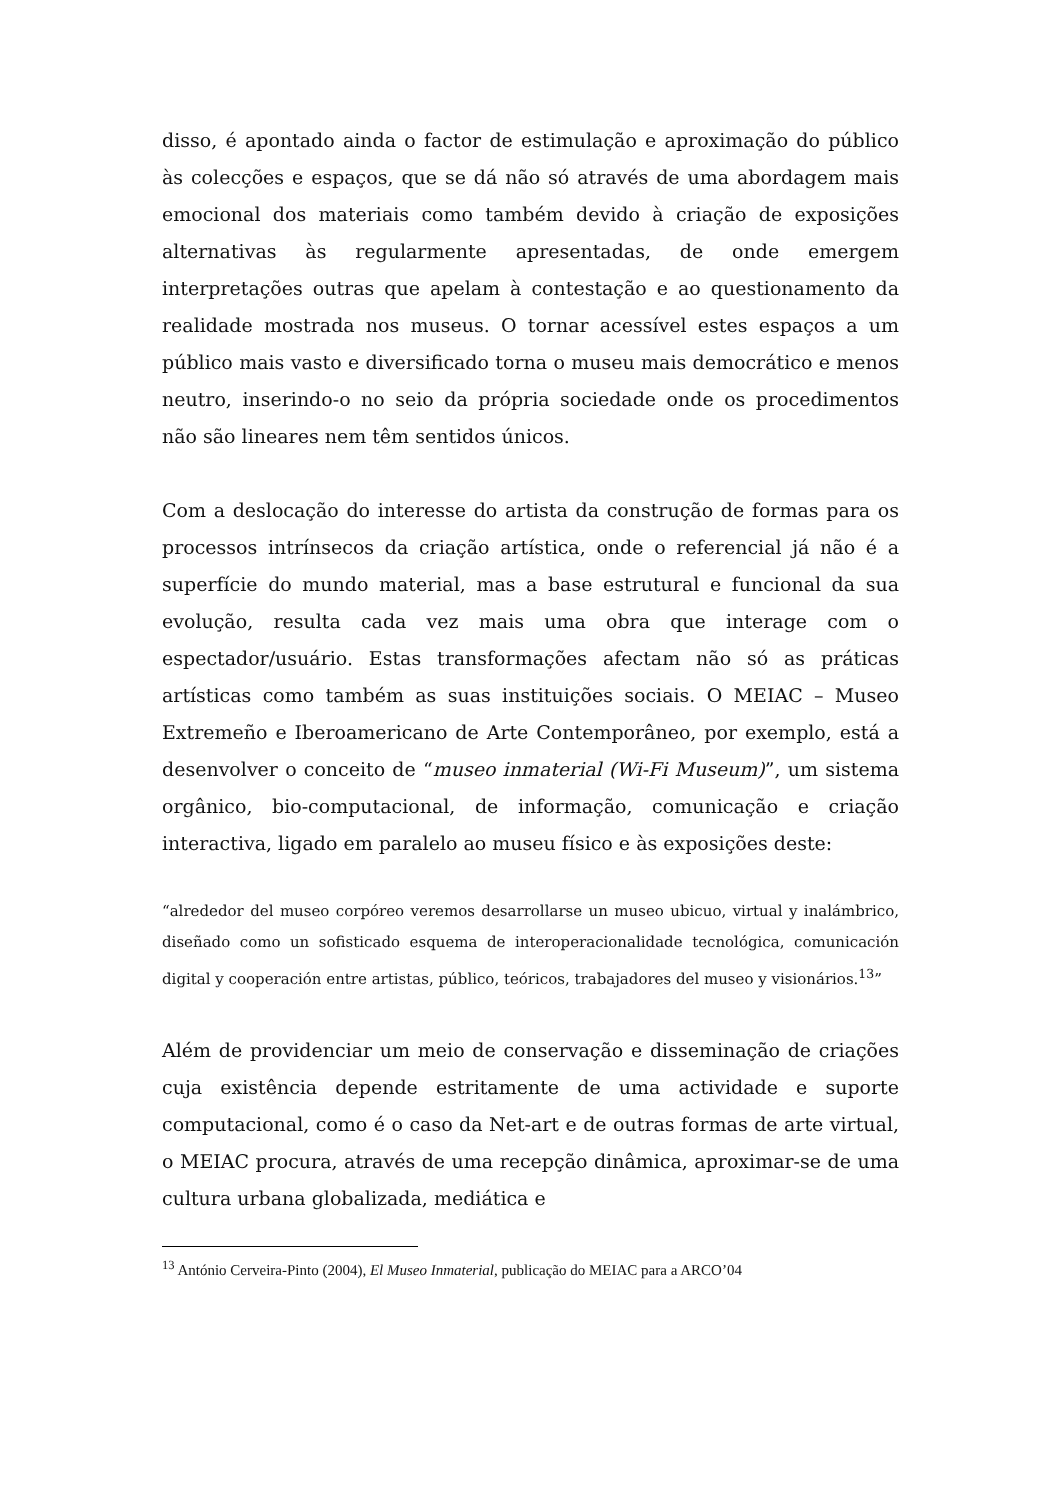disso, é apontado ainda o factor de estimulação e aproximação do público às colecções e espaços, que se dá não só através de uma abordagem mais emocional dos materiais como também devido à criação de exposições alternativas às regularmente apresentadas, de onde emergem interpretações outras que apelam à contestação e ao questionamento da realidade mostrada nos museus. O tornar acessível estes espaços a um público mais vasto e diversificado torna o museu mais democrático e menos neutro, inserindo-o no seio da própria sociedade onde os procedimentos não são lineares nem têm sentidos únicos.
Com a deslocação do interesse do artista da construção de formas para os processos intrínsecos da criação artística, onde o referencial já não é a superfície do mundo material, mas a base estrutural e funcional da sua evolução, resulta cada vez mais uma obra que interage com o espectador/usuário. Estas transformações afectam não só as práticas artísticas como também as suas instituições sociais. O MEIAC – Museo Extremeño e Iberoamericano de Arte Contemporâneo, por exemplo, está a desenvolver o conceito de “museo inmaterial (Wi-Fi Museum)”, um sistema orgânico, bio-computacional, de informação, comunicação e criação interactiva, ligado em paralelo ao museu físico e às exposições deste:
“alrededor del museo corpóreo veremos desarrollarse un museo ubicuo, virtual y inalámbrico, diseñado como un sofisticado esquema de interoperacionalidade tecnológica, comunicación digital y cooperación entre artistas, público, teóricos, trabajadores del museo y visionários.<sup>13</sup>”
Além de providenciar um meio de conservação e disseminação de criações cuja existência depende estritamente de uma actividade e suporte computacional, como é o caso da Net-art e de outras formas de arte virtual, o MEIAC procura, através de uma recepção dinâmica, aproximar-se de uma cultura urbana globalizada, mediática e
<sup>13</sup> António Cerveira-Pinto (2004), El Museo Inmaterial, publicação do MEIAC para a ARCO’04